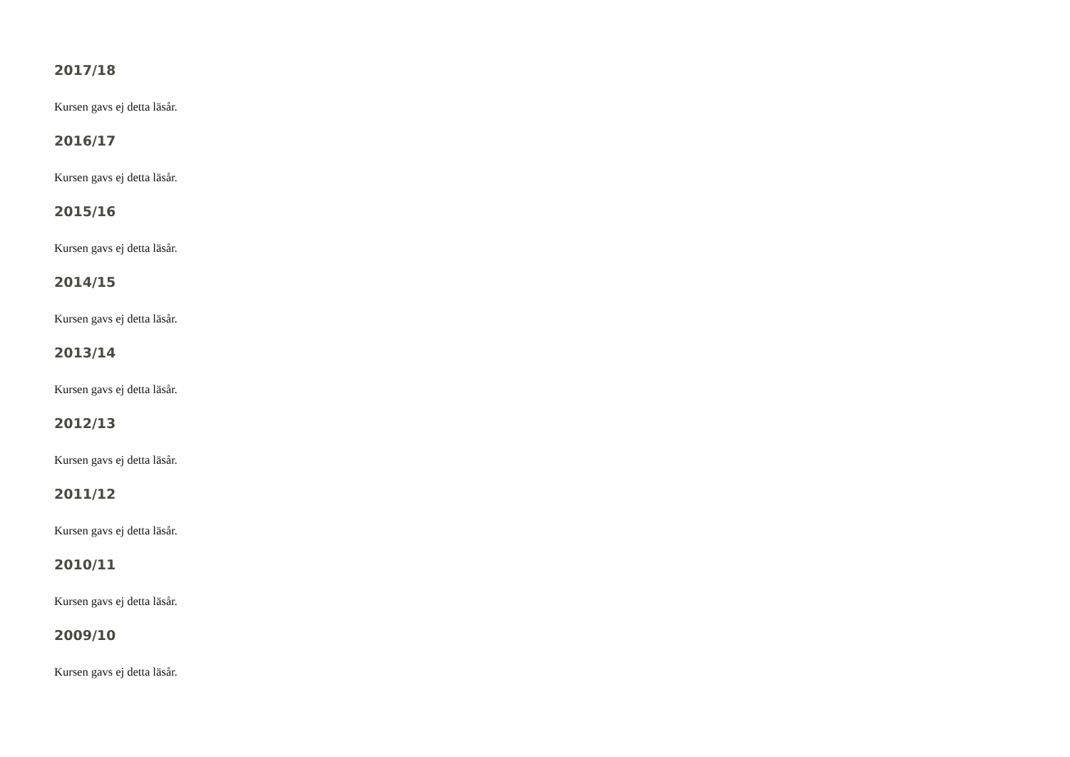2017/18
Kursen gavs ej detta läsår.
2016/17
Kursen gavs ej detta läsår.
2015/16
Kursen gavs ej detta läsår.
2014/15
Kursen gavs ej detta läsår.
2013/14
Kursen gavs ej detta läsår.
2012/13
Kursen gavs ej detta läsår.
2011/12
Kursen gavs ej detta läsår.
2010/11
Kursen gavs ej detta läsår.
2009/10
Kursen gavs ej detta läsår.